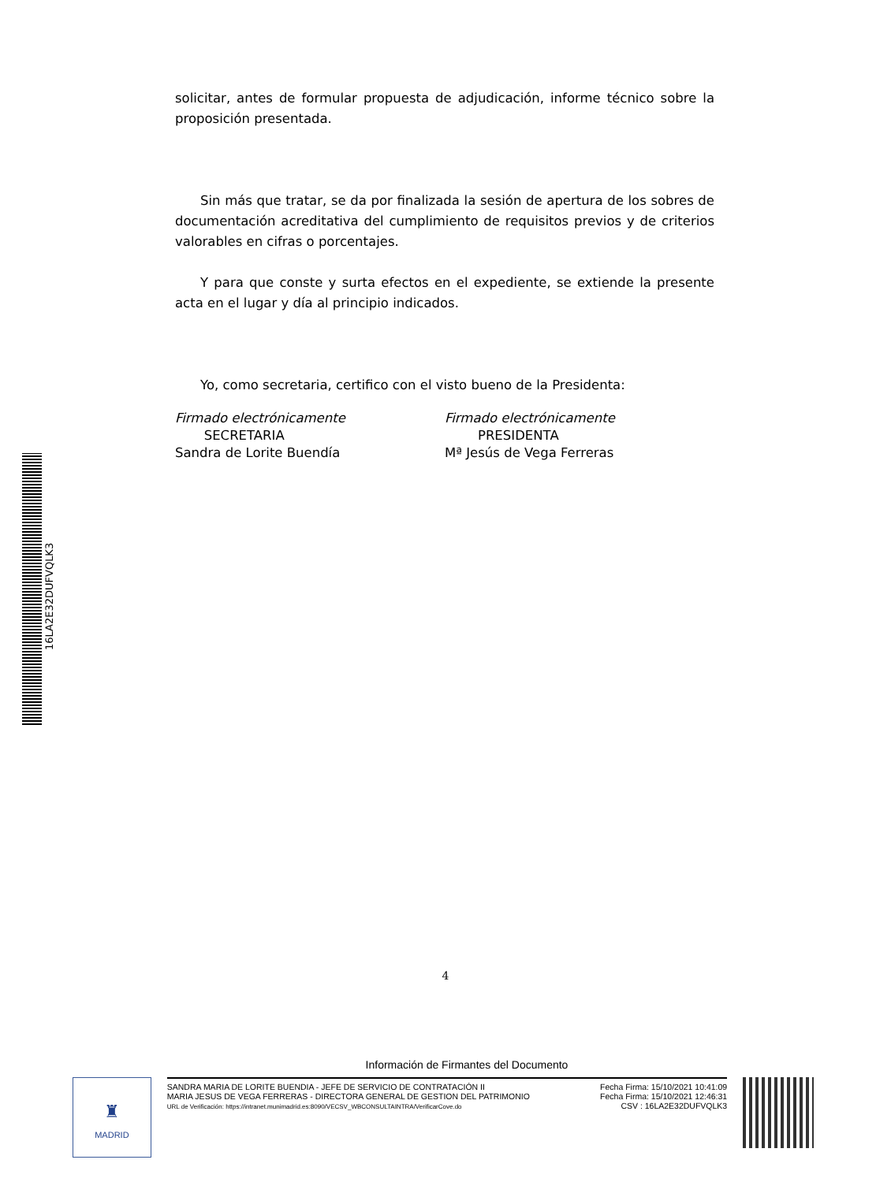16LA2E32DUFVQLK3
solicitar, antes de formular propuesta de adjudicación, informe técnico sobre la proposición presentada.
Sin más que tratar, se da por finalizada la sesión de apertura de los sobres de documentación acreditativa del cumplimiento de requisitos previos y de criterios valorables en cifras o porcentajes.
Y para que conste y surta efectos en el expediente, se extiende la presente acta en el lugar y día al principio indicados.
Yo, como secretaria, certifico con el visto bueno de la Presidenta:
Firmado electrónicamente
SECRETARIA
Sandra de Lorite Buendía
Firmado electrónicamente
PRESIDENTA
Mª Jesús de Vega Ferreras
4
Información de Firmantes del Documento
♜
MADRID
SANDRA MARIA DE LORITE BUENDIA - JEFE DE SERVICIO DE CONTRATACIÓN II
MARIA JESUS DE VEGA FERRERAS - DIRECTORA GENERAL DE GESTION DEL PATRIMONIO
URL de Verificación: https://intranet.munimadrid.es:8090/VECSV_WBCONSULTAINTRA/VerificarCove.do
Fecha Firma: 15/10/2021 10:41:09
Fecha Firma: 15/10/2021 12:46:31
CSV : 16LA2E32DUFVQLK3